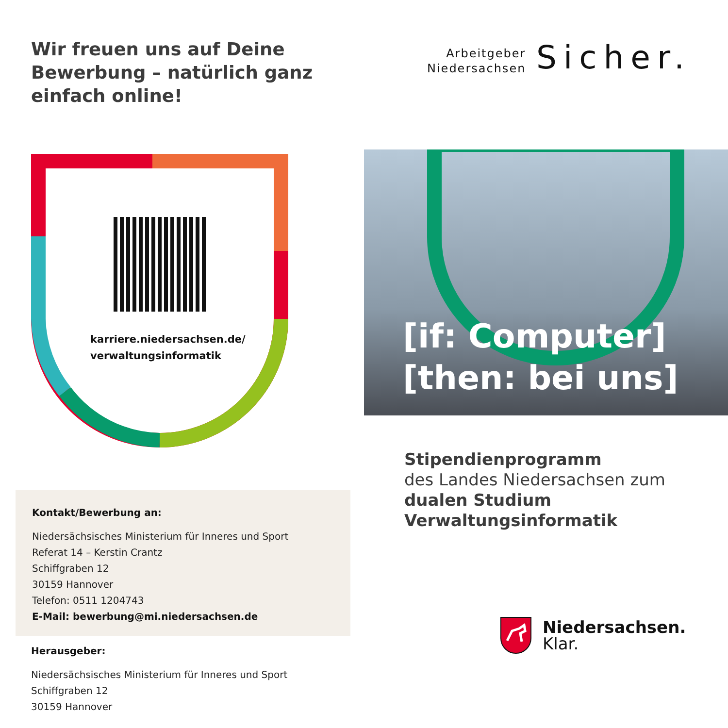Wir freuen uns auf Deine
Bewerbung – natürlich ganz
einfach online!
karriere.niedersachsen.de/
verwaltungsinformatik
Kontakt/Bewerbung an:
Niedersächsisches Ministerium für Inneres und Sport
Referat 14 – Kerstin Crantz
Schiffgraben 12
30159 Hannover
Telefon: 0511 1204743
E-Mail: bewerbung@mi.niedersachsen.de
Herausgeber:
Niedersächsisches Ministerium für Inneres und Sport
Schiffgraben 12
30159 Hannover
Arbeitgeber
Niedersachsen
Sicher.
[if: Computer]
[then: bei uns]
Stipendienprogramm
des Landes Niedersachsen zum
dualen Studium
Verwaltungsinformatik
Niedersachsen.
Klar.